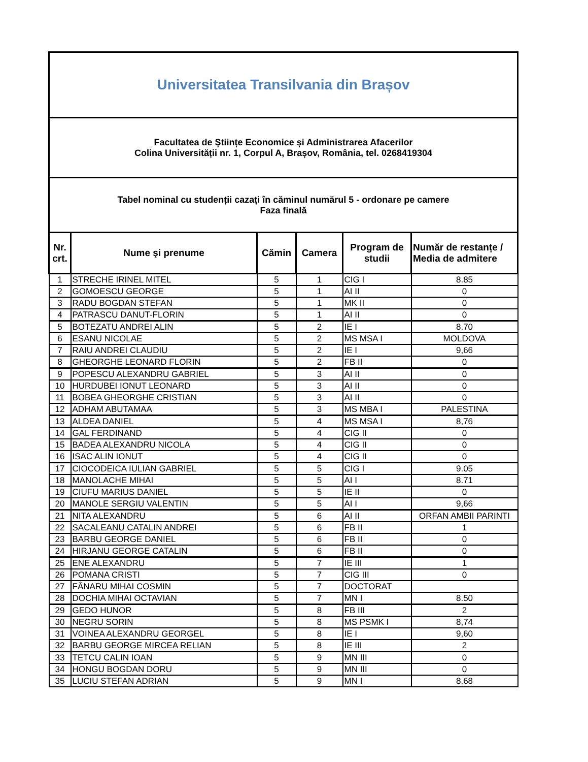| Universitatea Transilvania din Brașov | | | | | |
| Facultatea de Științe Economice și Administrarea Afacerilor Colina Universității nr. 1, Corpul A, Brașov, România, tel. 0268419304 | | | | | |
| Tabel nominal cu studenții cazați în căminul numărul 5 - ordonare pe camere Faza finală | | | | | |
| Nr. crt. | Nume şi prenume | Cămin | Camera | Program de studii | Număr de restanțe / Media de admitere |
| 1 | STRECHE IRINEL MITEL | 5 | 1 | CIG I | 8.85 |
| 2 | GOMOESCU GEORGE | 5 | 1 | AI II | 0 |
| 3 | RADU BOGDAN STEFAN | 5 | 1 | MK II | 0 |
| 4 | PATRASCU DANUT-FLORIN | 5 | 1 | AI II | 0 |
| 5 | BOTEZATU ANDREI ALIN | 5 | 2 | IE I | 8.70 |
| 6 | ESANU NICOLAE | 5 | 2 | MS MSA I | MOLDOVA |
| 7 | RAIU ANDREI CLAUDIU | 5 | 2 | IE I | 9,66 |
| 8 | GHEORGHE LEONARD FLORIN | 5 | 2 | FB II | 0 |
| 9 | POPESCU ALEXANDRU GABRIEL | 5 | 3 | AI II | 0 |
| 10 | HURDUBEI IONUT LEONARD | 5 | 3 | AI II | 0 |
| 11 | BOBEA GHEORGHE CRISTIAN | 5 | 3 | AI II | 0 |
| 12 | ADHAM ABUTAMAA | 5 | 3 | MS MBA I | PALESTINA |
| 13 | ALDEA DANIEL | 5 | 4 | MS MSA I | 8,76 |
| 14 | GAL FERDINAND | 5 | 4 | CIG II | 0 |
| 15 | BADEA ALEXANDRU NICOLA | 5 | 4 | CIG II | 0 |
| 16 | ISAC ALIN IONUT | 5 | 4 | CIG II | 0 |
| 17 | CIOCODEICA IULIAN GABRIEL | 5 | 5 | CIG I | 9.05 |
| 18 | MANOLACHE MIHAI | 5 | 5 | AI I | 8.71 |
| 19 | CIUFU MARIUS DANIEL | 5 | 5 | IE II | 0 |
| 20 | MANOLE SERGIU VALENTIN | 5 | 5 | AI I | 9,66 |
| 21 | NITA ALEXANDRU | 5 | 6 | AI II | ORFAN AMBII PARINTI |
| 22 | SACALEANU CATALIN ANDREI | 5 | 6 | FB II | 1 |
| 23 | BARBU GEORGE DANIEL | 5 | 6 | FB II | 0 |
| 24 | HIRJANU GEORGE CATALIN | 5 | 6 | FB II | 0 |
| 25 | ENE ALEXANDRU | 5 | 7 | IE III | 1 |
| 26 | POMANA CRISTI | 5 | 7 | CIG III | 0 |
| 27 | FÂNARU MIHAI COSMIN | 5 | 7 | DOCTORAT | |
| 28 | DOCHIA MIHAI OCTAVIAN | 5 | 7 | MN I | 8.50 |
| 29 | GEDO HUNOR | 5 | 8 | FB III | 2 |
| 30 | NEGRU SORIN | 5 | 8 | MS PSMK I | 8,74 |
| 31 | VOINEA ALEXANDRU GEORGEL | 5 | 8 | IE I | 9,60 |
| 32 | BARBU GEORGE MIRCEA RELIAN | 5 | 8 | IE III | 2 |
| 33 | TETCU CALIN IOAN | 5 | 9 | MN III | 0 |
| 34 | HONGU BOGDAN DORU | 5 | 9 | MN III | 0 |
| 35 | LUCIU STEFAN ADRIAN | 5 | 9 | MN I | 8.68 |